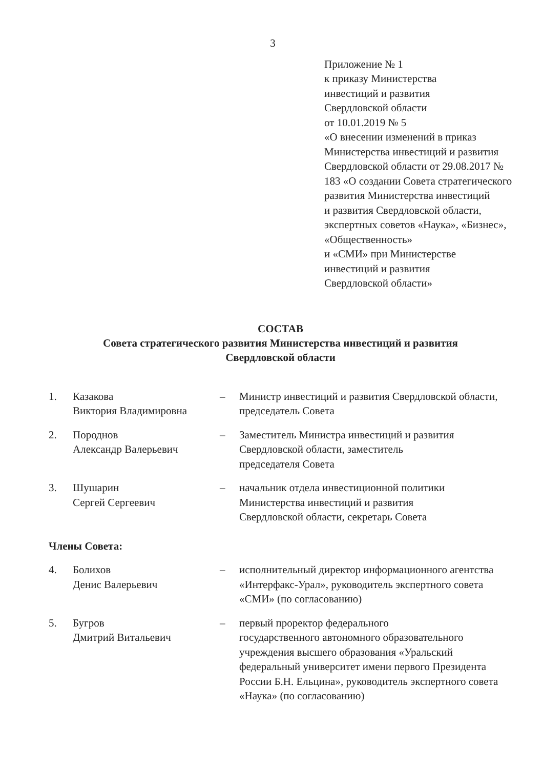3
Приложение № 1
к приказу Министерства
инвестиций и развития
Свердловской области
от 10.01.2019 № 5
«О внесении изменений в приказ Министерства инвестиций и развития Свердловской области от 29.08.2017 № 183 «О создании Совета стратегического развития Министерства инвестиций
и развития Свердловской области, экспертных советов «Наука», «Бизнес», «Общественность»
и «СМИ» при Министерстве инвестиций и развития
Свердловской области»
СОСТАВ
Совета стратегического развития Министерства инвестиций и развития
Свердловской области
1. Казакова
Виктория Владимировна
– Министр инвестиций и развития Свердловской области, председатель Совета
2. Породнов
Александр Валерьевич
– Заместитель Министра инвестиций и развития Свердловской области, заместитель
председателя Совета
3. Шушарин
Сергей Сергеевич
– начальник отдела инвестиционной политики Министерства инвестиций и развития
Свердловской области, секретарь Совета
Члены Совета:
4. Болихов
Денис Валерьевич
– исполнительный директор информационного агентства «Интерфакс-Урал», руководитель экспертного совета «СМИ» (по согласованию)
5. Бугров
Дмитрий Витальевич
– первый проректор федерального
государственного автономного образовательного учреждения высшего образования «Уральский федеральный университет имени первого Президента России Б.Н. Ельцина», руководитель экспертного совета «Наука» (по согласованию)